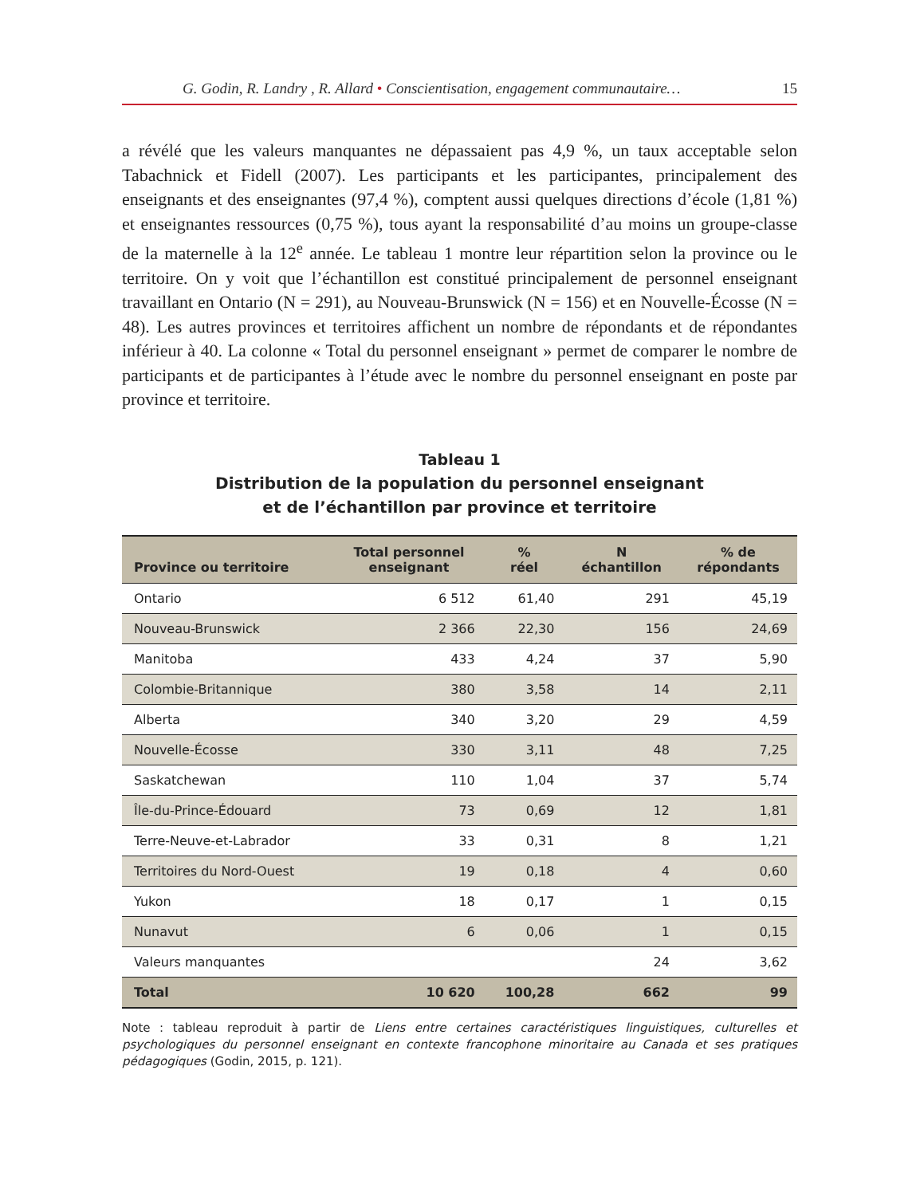G. Godin, R. Landry , R. Allard • Conscientisation, engagement communautaire… 15
a révélé que les valeurs manquantes ne dépassaient pas 4,9 %, un taux acceptable selon Tabachnick et Fidell (2007). Les participants et les participantes, principalement des enseignants et des enseignantes (97,4 %), comptent aussi quelques directions d’école (1,81 %) et enseignantes ressources (0,75 %), tous ayant la responsabilité d’au moins un groupe-classe de la maternelle à la 12<sup>e</sup> année. Le tableau 1 montre leur répartition selon la province ou le territoire. On y voit que l’échantillon est constitué principalement de personnel enseignant travaillant en Ontario (N = 291), au Nouveau-Brunswick (N = 156) et en Nouvelle-Écosse (N = 48). Les autres provinces et territoires affichent un nombre de répondants et de répondantes inférieur à 40. La colonne « Total du personnel enseignant » permet de comparer le nombre de participants et de participantes à l’étude avec le nombre du personnel enseignant en poste par province et territoire.
Tableau 1
Distribution de la population du personnel enseignant
et de l’échantillon par province et territoire
| Province ou territoire | Total personnel enseignant | % réel | N échantillon | % de répondants |
| --- | --- | --- | --- | --- |
| Ontario | 6 512 | 61,40 | 291 | 45,19 |
| Nouveau-Brunswick | 2 366 | 22,30 | 156 | 24,69 |
| Manitoba | 433 | 4,24 | 37 | 5,90 |
| Colombie-Britannique | 380 | 3,58 | 14 | 2,11 |
| Alberta | 340 | 3,20 | 29 | 4,59 |
| Nouvelle-Écosse | 330 | 3,11 | 48 | 7,25 |
| Saskatchewan | 110 | 1,04 | 37 | 5,74 |
| Île-du-Prince-Édouard | 73 | 0,69 | 12 | 1,81 |
| Terre-Neuve-et-Labrador | 33 | 0,31 | 8 | 1,21 |
| Territoires du Nord-Ouest | 19 | 0,18 | 4 | 0,60 |
| Yukon | 18 | 0,17 | 1 | 0,15 |
| Nunavut | 6 | 0,06 | 1 | 0,15 |
| Valeurs manquantes | | | 24 | 3,62 |
| Total | 10 620 | 100,28 | 662 | 99 |
Note : tableau reproduit à partir de Liens entre certaines caractéristiques linguistiques, culturelles et psychologiques du personnel enseignant en contexte francophone minoritaire au Canada et ses pratiques pédagogiques (Godin, 2015, p. 121).